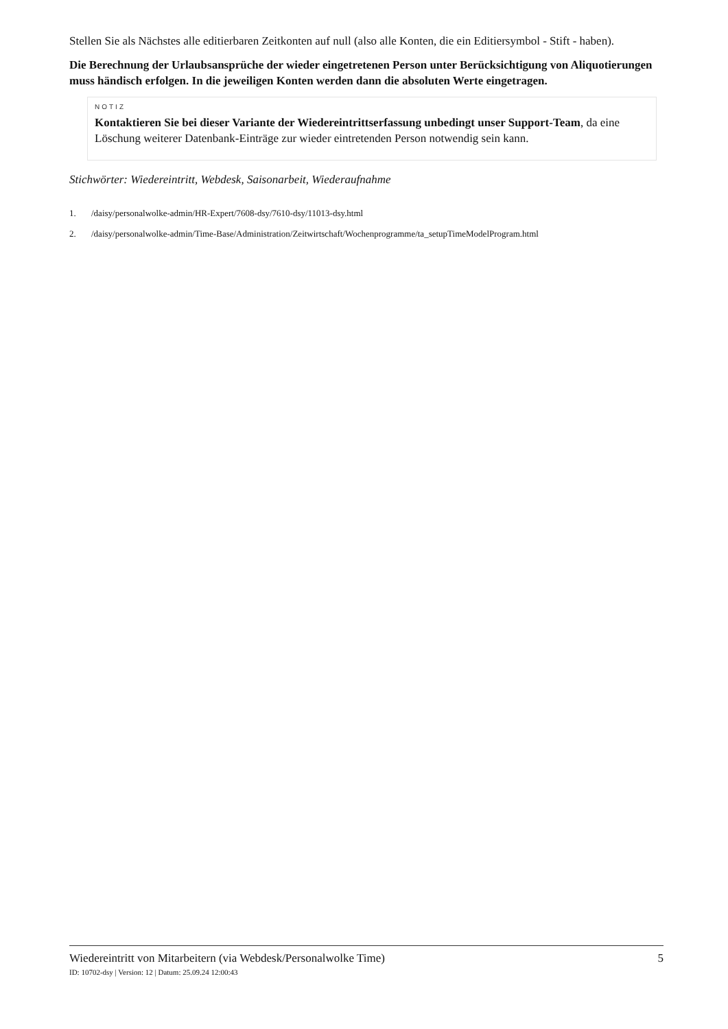Stellen Sie als Nächstes alle editierbaren Zeitkonten auf null (also alle Konten, die ein Editiersymbol - Stift - haben).
Die Berechnung der Urlaubsansprüche der wieder eingetretenen Person unter Berücksichtigung von Aliquotierungen muss händisch erfolgen. In die jeweiligen Konten werden dann die absoluten Werte eingetragen.
NOTIZ
Kontaktieren Sie bei dieser Variante der Wiedereintrittserfassung unbedingt unser Support-Team, da eine Löschung weiterer Datenbank-Einträge zur wieder eintretenden Person notwendig sein kann.
Stichwörter: Wiedereintritt, Webdesk, Saisonarbeit, Wiederaufnahme
1. /daisy/personalwolke-admin/HR-Expert/7608-dsy/7610-dsy/11013-dsy.html
2. /daisy/personalwolke-admin/Time-Base/Administration/Zeitwirtschaft/Wochenprogramme/ta_setupTimeModelProgram.html
Wiedereintritt von Mitarbeitern (via Webdesk/Personalwolke Time) 5
ID: 10702-dsy | Version: 12 | Datum: 25.09.24 12:00:43